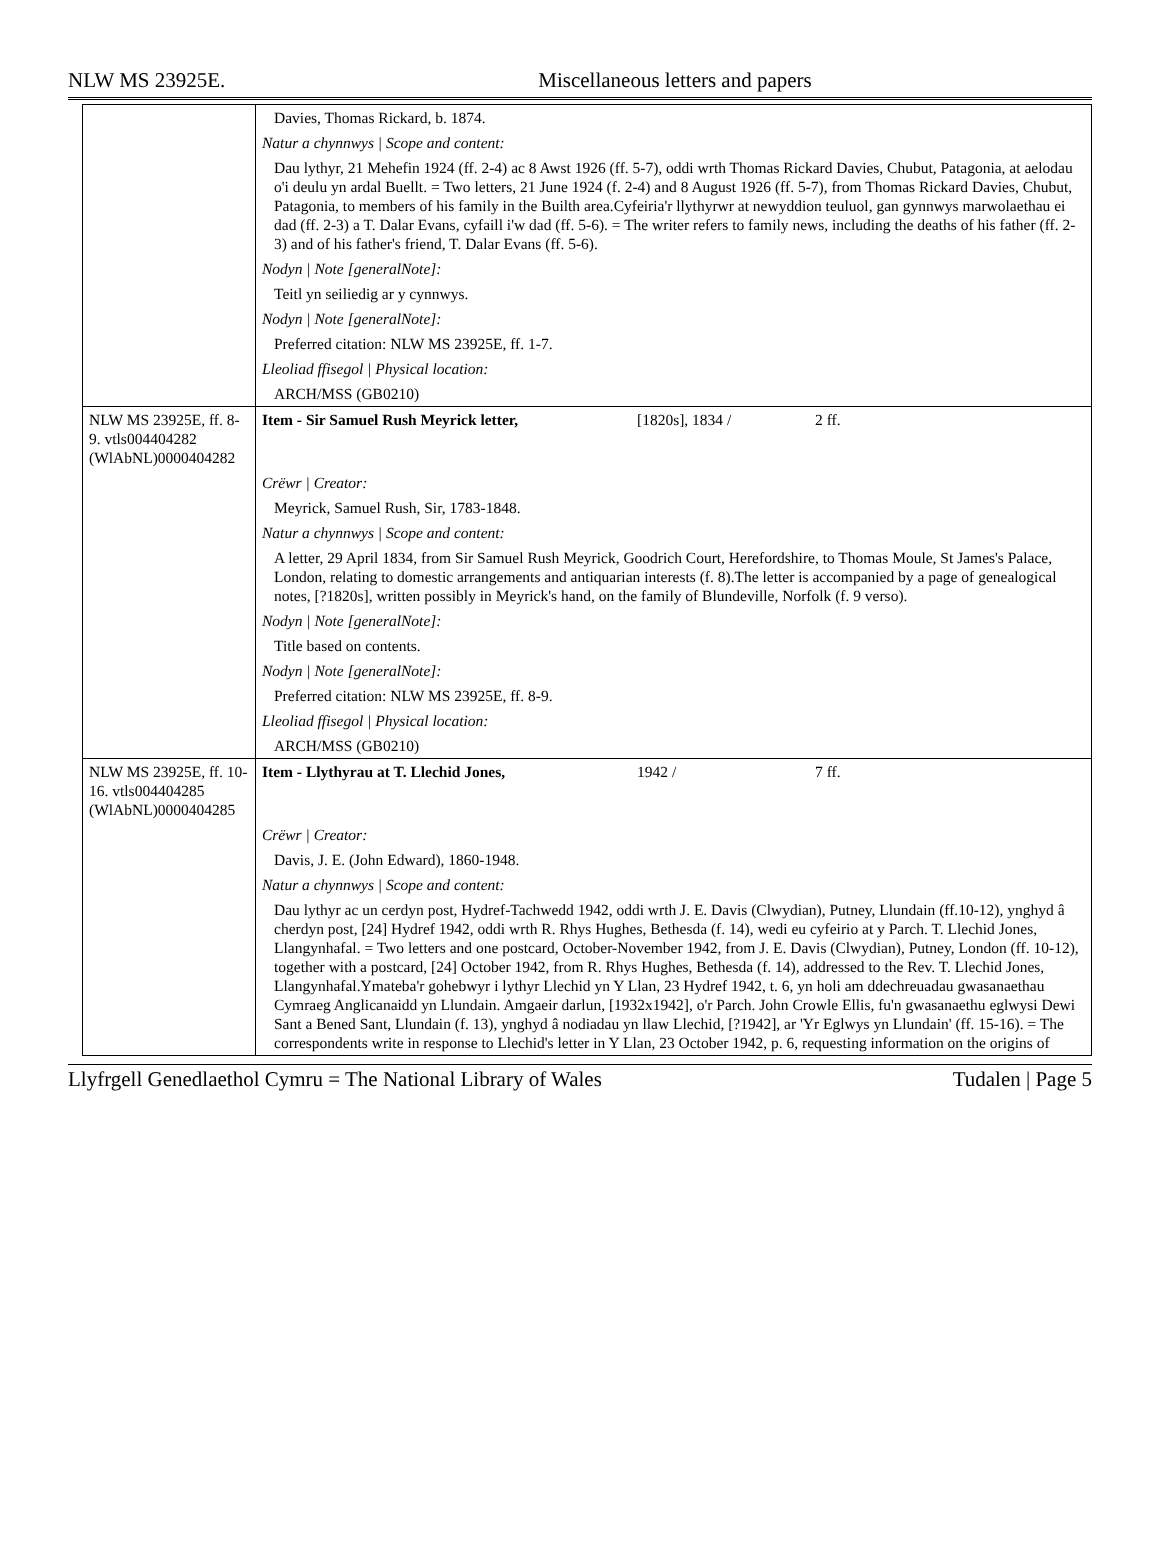NLW MS 23925E. Miscellaneous letters and papers
| | Davies, Thomas Rickard, b. 1874. |
| | Natur a chynnwys / Scope and content: |
| | Dau lythyr, 21 Mehefin 1924 (ff. 2-4) ac 8 Awst 1926 (ff. 5-7), oddi wrth Thomas Rickard Davies, Chubut, Patagonia, at aelodau o'i deulu yn ardal Buellt. = Two letters, 21 June 1924 (f. 2-4) and 8 August 1926 (ff. 5-7), from Thomas Rickard Davies, Chubut, Patagonia, to members of his family in the Builth area.Cyfeiria'r llythyrwr at newyddion teuluol, gan gynnwys marwolaethau ei dad (ff. 2-3) a T. Dalar Evans, cyfaill i'w dad (ff. 5-6). = The writer refers to family news, including the deaths of his father (ff. 2-3) and of his father's friend, T. Dalar Evans (ff. 5-6). |
| | Nodyn / Note [generalNote]: |
| | Teitl yn seiliedig ar y cynnwys. |
| | Nodyn / Note [generalNote]: |
| | Preferred citation: NLW MS 23925E, ff. 1-7. |
| | Lleoliad ffisegol / Physical location: |
| | ARCH/MSS (GB0210) |
| NLW MS 23925E, ff. 8-9. vtls004404282 (WlAbNL)0000404282 | Item - Sir Samuel Rush Meyrick letter, [1820s], 1834 / 2 ff. |
| | Crëwr / Creator: |
| | Meyrick, Samuel Rush, Sir, 1783-1848. |
| | Natur a chynnwys / Scope and content: |
| | A letter, 29 April 1834, from Sir Samuel Rush Meyrick, Goodrich Court, Herefordshire, to Thomas Moule, St James's Palace, London, relating to domestic arrangements and antiquarian interests (f. 8).The letter is accompanied by a page of genealogical notes, [?1820s], written possibly in Meyrick's hand, on the family of Blundeville, Norfolk (f. 9 verso). |
| | Nodyn / Note [generalNote]: |
| | Title based on contents. |
| | Nodyn / Note [generalNote]: |
| | Preferred citation: NLW MS 23925E, ff. 8-9. |
| | Lleoliad ffisegol / Physical location: |
| | ARCH/MSS (GB0210) |
| NLW MS 23925E, ff. 10-16. vtls004404285 (WlAbNL)0000404285 | Item - Llythyrau at T. Llechid Jones, 1942 / 7 ff. |
| | Crëwr / Creator: |
| | Davis, J. E. (John Edward), 1860-1948. |
| | Natur a chynnwys / Scope and content: |
| | Dau lythyr ac un cerdyn post, Hydref-Tachwedd 1942, oddi wrth J. E. Davis (Clwydian), Putney, Llundain (ff.10-12), ynghyd â cherdyn post, [24] Hydref 1942, oddi wrth R. Rhys Hughes, Bethesda (f. 14), wedi eu cyfeirio at y Parch. T. Llechid Jones, Llangynhafal. = Two letters and one postcard, October-November 1942, from J. E. Davis (Clwydian), Putney, London (ff. 10-12), together with a postcard, [24] October 1942, from R. Rhys Hughes, Bethesda (f. 14), addressed to the Rev. T. Llechid Jones, Llangynhafal.Ymateba'r gohebwyr i lythyr Llechid yn Y Llan, 23 Hydref 1942, t. 6, yn holi am ddechreuadau gwasanaethau Cymraeg Anglicanaidd yn Llundain. Amgaeir darlun, [1932x1942], o'r Parch. John Crowle Ellis, fu'n gwasanaethu eglwysi Dewi Sant a Bened Sant, Llundain (f. 13), ynghyd â nodiadau yn llaw Llechid, [?1942], ar 'Yr Eglwys yn Llundain' (ff. 15-16). = The correspondents write in response to Llechid's letter in Y Llan, 23 October 1942, p. 6, requesting information on the origins of |
Llyfrgell Genedlaethol Cymru = The National Library of Wales Tudalen | Page 5